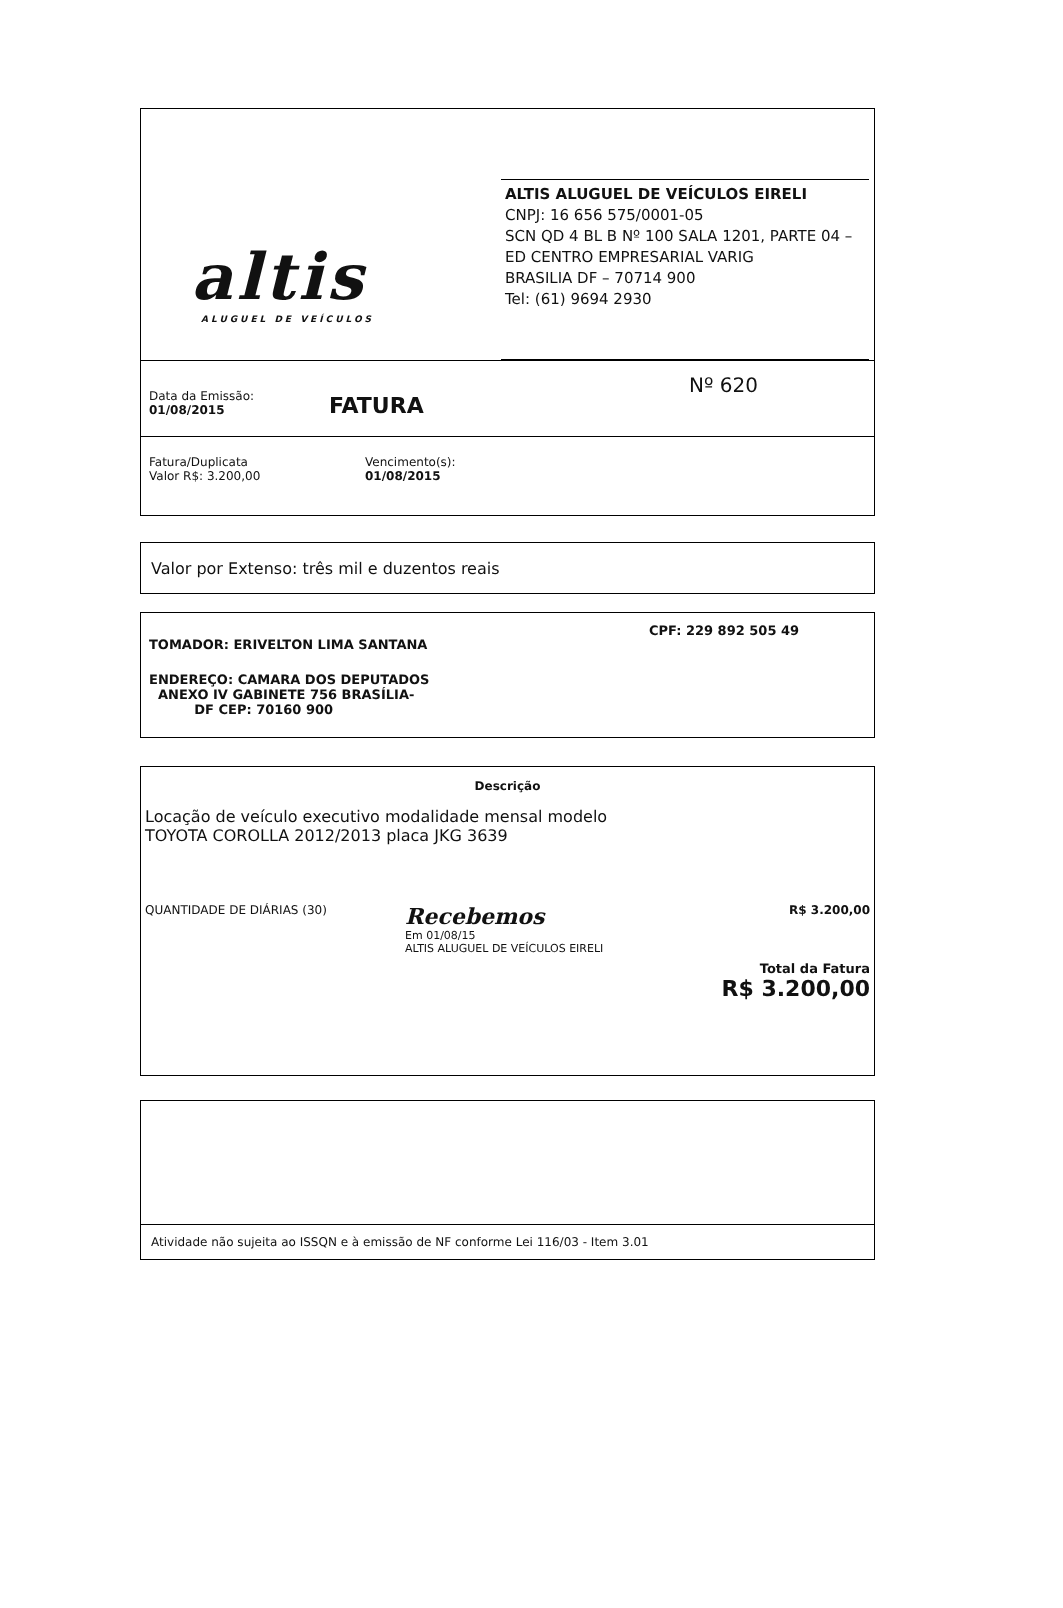altis
ALUGUEL DE VEÍCULOS
ALTIS ALUGUEL DE VEÍCULOS EIRELI
CNPJ: 16 656 575/0001-05
SCN QD 4 BL B Nº 100 SALA 1201, PARTE 04 – ED CENTRO EMPRESARIAL VARIG
BRASILIA DF – 70714 900
Tel: (61) 9694 2930
Data da Emissão:
01/08/2015
FATURA
Nº 620
Fatura/Duplicata
Valor R$: 3.200,00
Vencimento(s):
01/08/2015
Valor por Extenso: três mil e duzentos reais
TOMADOR: ERIVELTON LIMA SANTANA
CPF: 229 892 505 49
ENDEREÇO: CAMARA DOS DEPUTADOS
ANEXO IV GABINETE 756 BRASÍLIA-
DF CEP: 70160 900
Descrição
Locação de veículo executivo modalidade mensal modelo
TOYOTA COROLLA 2012/2013 placa JKG 3639
QUANTIDADE DE DIÁRIAS (30)
Recebemos
Em 01/08/15
ALTIS ALUGUEL DE VEÍCULOS EIRELI
R$ 3.200,00
Total da Fatura
R$ 3.200,00
Atividade não sujeita ao ISSQN e à emissão de NF conforme Lei 116/03 - Item 3.01